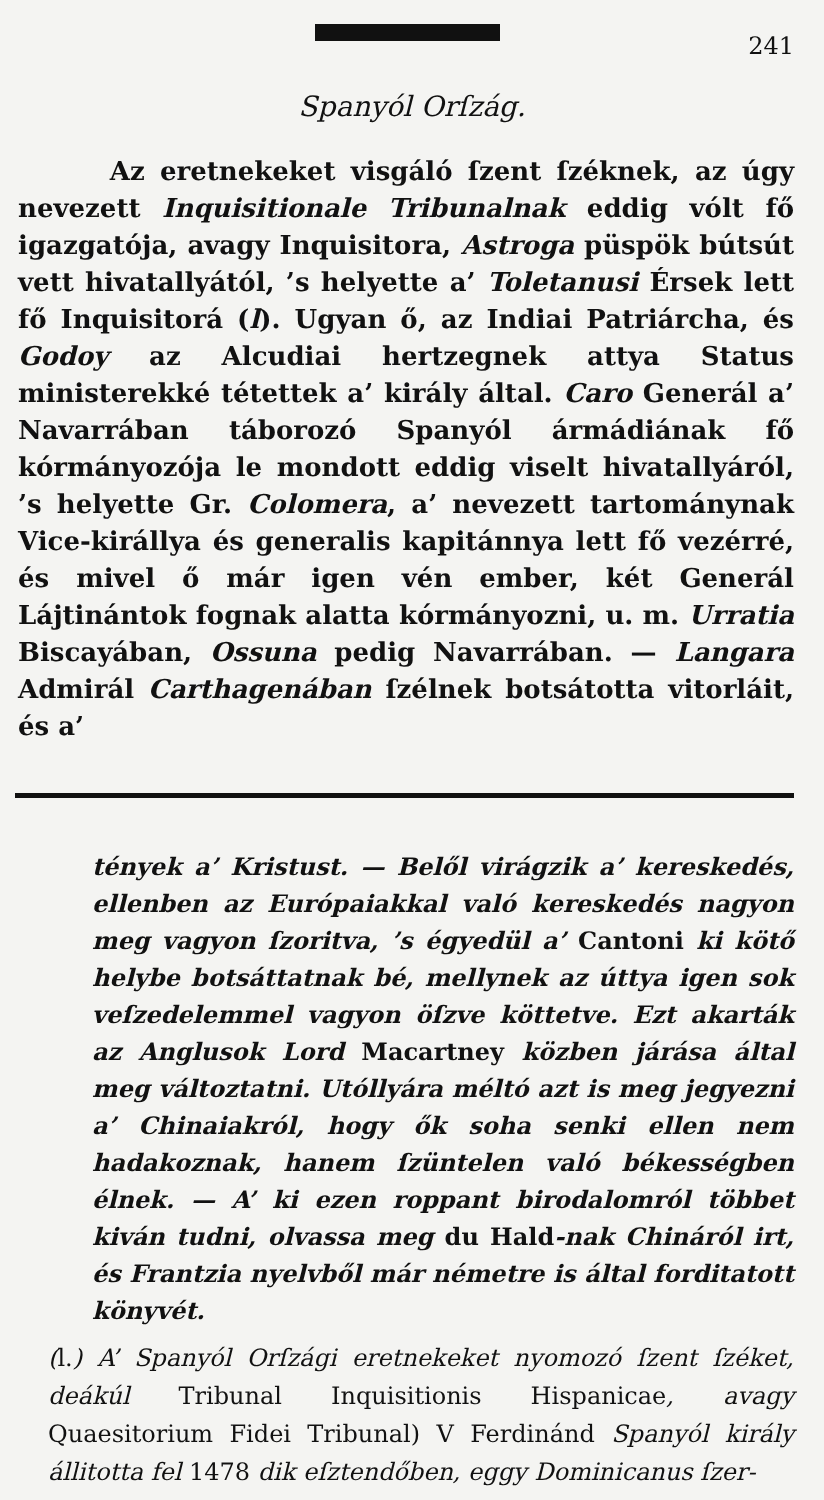241
Spanyól Orſzág.
Az eretnekeket visgáló ſzent ſzéknek, az úgy nevezett Inquisitionale Tribunalnak eddig vólt fő igazgatója, avagy Inquisitora, Astroga püspök bútsút vett hivatallyától, ’s helyette a’ Toletanusi Érsek lett fő Inquisitorá (l). Ugyan ő, az Indiai Patriárcha, és Godoy az Alcudiai hertzegnek attya Status ministerekké tétettek a’ király által. Caro Generál a’ Navarrában táborozó Spanyól ármádiának fő kórmányozója le mondott eddig viselt hivatallyáról, ’s helyette Gr. Colomera, a’ nevezett tartománynak Vice-királlya és generalis kapitánnya lett fő vezérré, és mivel ő már igen vén ember, két Generál Lájtinántok fognak alatta kórmányozni, u. m. Urratia Biscayában, Ossuna pedig Navarrában. — Langara Admirál Carthagenában ſzélnek botsátotta vitorláit, és a’
tények a’ Kristust. — Belől virágzik a’ kereskedés, ellenben az Európaiakkal való kereskedés nagyon meg vagyon ſzoritva, ’s égyedül a’ Cantoni ki kötő helybe botsáttatnak bé, mellynek az úttya igen sok veſzedelemmel vagyon öſzve köttetve. Ezt akarták az Anglusok Lord Macartney közben járása által meg változtatni. Utóllyára méltó azt is meg jegyezni a’ Chinaiakról, hogy ők soha senki ellen nem hadakoznak, hanem ſzüntelen való békességben élnek. — A’ ki ezen roppant birodalomról többet kiván tudni, olvassa meg du Hald-nak Chináról irt, és Frantzia nyelvből már németre is által forditatott könyvét.
(l.) A’ Spanyól Orſzági eretnekeket nyomozó ſzent ſzéket, deákúl Tribunal Inquisitionis Hispanicae, avagy Quaesitorium Fidei Tribunal) V Ferdinánd Spanyól király állitotta fel 1478 dik eſztendőben, eggy Dominicanus ſzer-